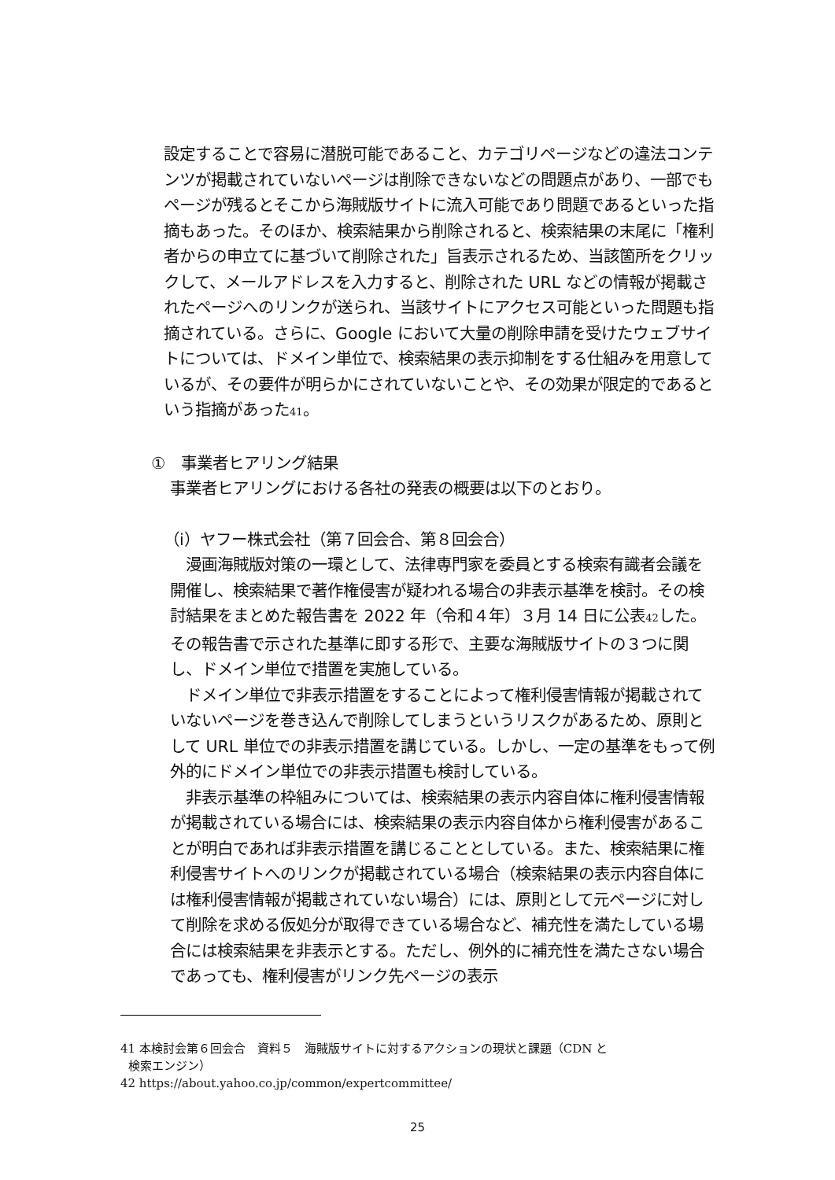設定することで容易に潜脱可能であること、カテゴリページなどの違法コンテンツが掲載されていないページは削除できないなどの問題点があり、一部でもページが残るとそこから海賊版サイトに流入可能であり問題であるといった指摘もあった。そのほか、検索結果から削除されると、検索結果の末尾に「権利者からの申立てに基づいて削除された」旨表示されるため、当該箇所をクリックして、メールアドレスを入力すると、削除された URL などの情報が掲載されたページへのリンクが送られ、当該サイトにアクセス可能といった問題も指摘されている。さらに、Google において大量の削除申請を受けたウェブサイトについては、ドメイン単位で、検索結果の表示抑制をする仕組みを用意しているが、その要件が明らかにされていないことや、その効果が限定的であるという指摘があった<sup>41</sup>。
①　事業者ヒアリング結果
事業者ヒアリングにおける各社の発表の概要は以下のとおり。
（i）ヤフー株式会社（第７回会合、第８回会合）
　漫画海賊版対策の一環として、法律専門家を委員とする検索有識者会議を開催し、検索結果で著作権侵害が疑われる場合の非表示基準を検討。その検討結果をまとめた報告書を 2022 年（令和４年）３月 14 日に公表<sup>42</sup>した。その報告書で示された基準に即する形で、主要な海賊版サイトの３つに関し、ドメイン単位で措置を実施している。
　ドメイン単位で非表示措置をすることによって権利侵害情報が掲載されていないページを巻き込んで削除してしまうというリスクがあるため、原則として URL 単位での非表示措置を講じている。しかし、一定の基準をもって例外的にドメイン単位での非表示措置も検討している。
　非表示基準の枠組みについては、検索結果の表示内容自体に権利侵害情報が掲載されている場合には、検索結果の表示内容自体から権利侵害があることが明白であれば非表示措置を講じることとしている。また、検索結果に権利侵害サイトへのリンクが掲載されている場合（検索結果の表示内容自体には権利侵害情報が掲載されていない場合）には、原則として元ページに対して削除を求める仮処分が取得できている場合など、補充性を満たしている場合には検索結果を非表示とする。ただし、例外的に補充性を満たさない場合であっても、権利侵害がリンク先ページの表示
41 本検討会第６回会合　資料５　海賊版サイトに対するアクションの現状と課題（CDN と
検索エンジン）
42 https://about.yahoo.co.jp/common/expertcommittee/
25